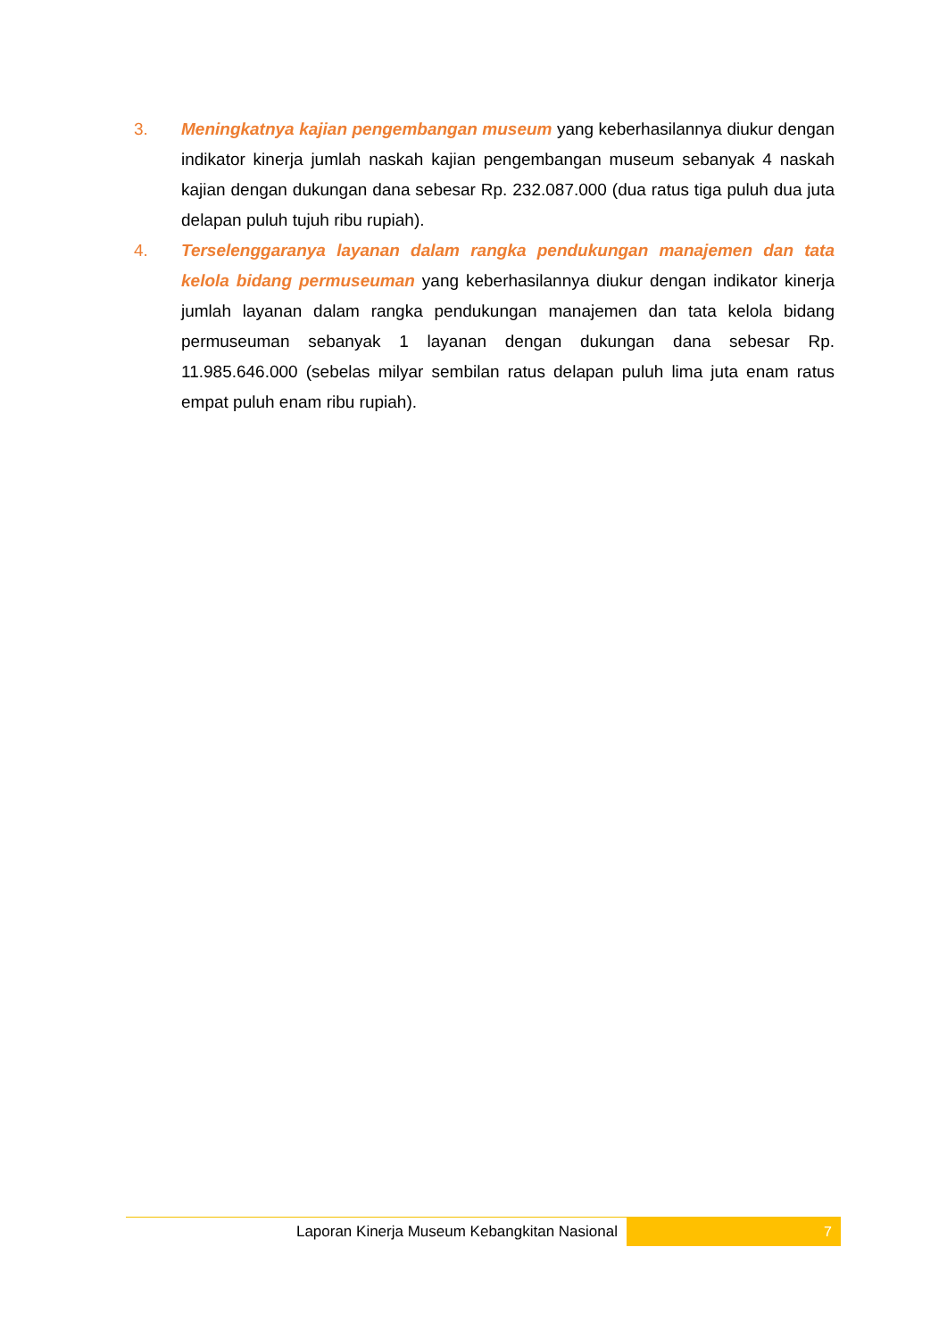3. Meningkatnya kajian pengembangan museum yang keberhasilannya diukur dengan indikator kinerja jumlah naskah kajian pengembangan museum sebanyak 4 naskah kajian dengan dukungan dana sebesar Rp. 232.087.000 (dua ratus tiga puluh dua juta delapan puluh tujuh ribu rupiah).
4. Terselenggaranya layanan dalam rangka pendukungan manajemen dan tata kelola bidang permuseuman yang keberhasilannya diukur dengan indikator kinerja jumlah layanan dalam rangka pendukungan manajemen dan tata kelola bidang permuseuman sebanyak 1 layanan dengan dukungan dana sebesar Rp. 11.985.646.000 (sebelas milyar sembilan ratus delapan puluh lima juta enam ratus empat puluh enam ribu rupiah).
Laporan Kinerja Museum Kebangkitan Nasional
7